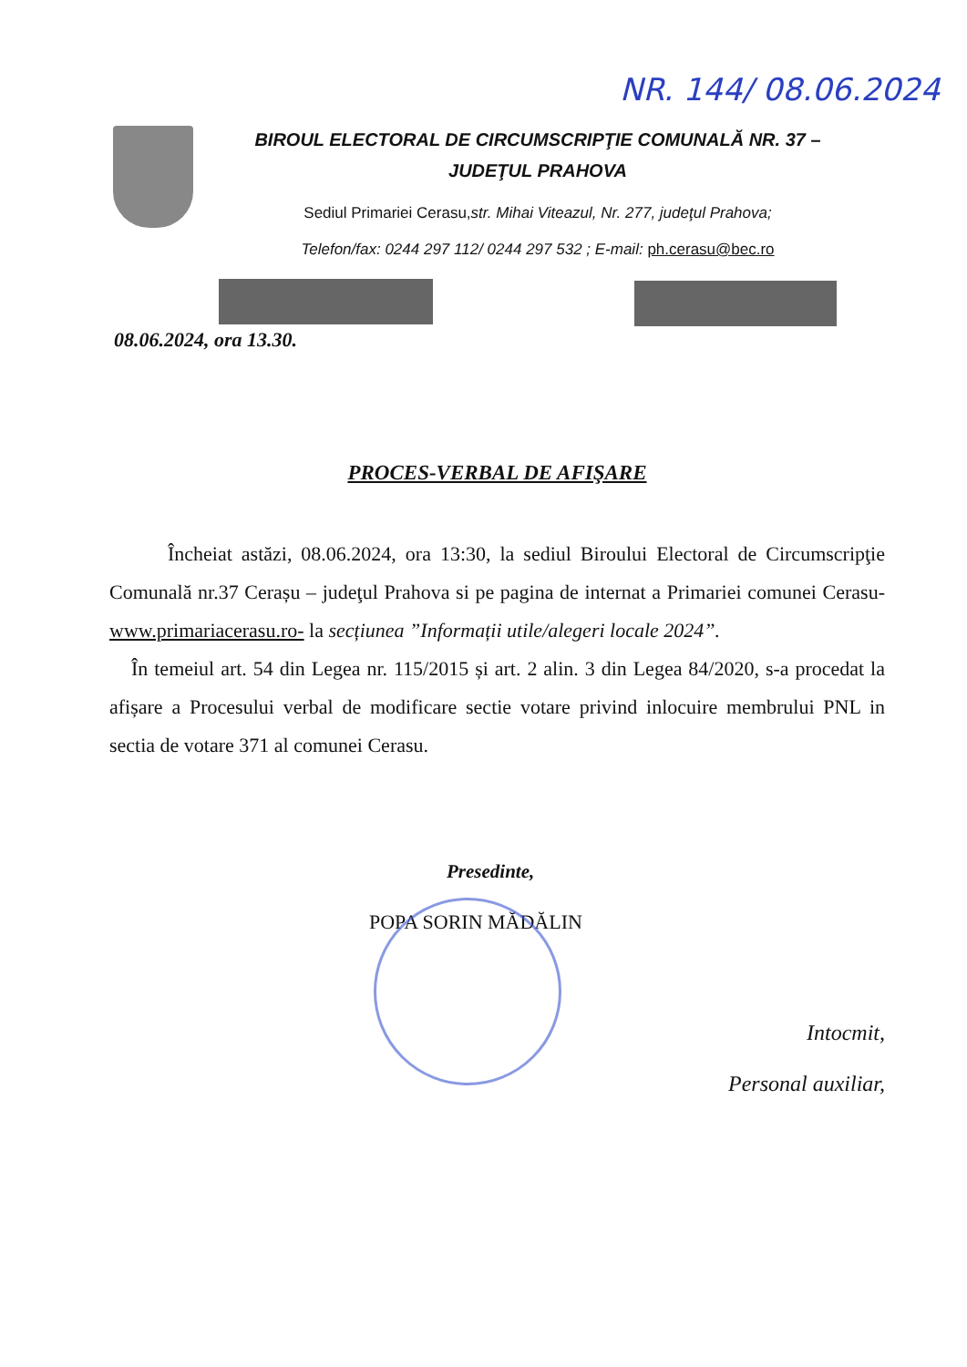NR. 144/ 08.06.2024
BIROUL ELECTORAL DE CIRCUMSCRIPŢIE COMUNALĂ NR. 37 –
JUDEŢUL PRAHOVA
Sediul Primariei Cerasu,str. Mihai Viteazul, Nr. 277, judeţul Prahova;
Telefon/fax: 0244 297 112/ 0244 297 532 ; E-mail: ph.cerasu@bec.ro
08.06.2024, ora 13.30.
PROCES-VERBAL DE AFIŞARE
Încheiat astăzi, 08.06.2024, ora 13:30, la sediul Biroului Electoral de Circumscripţie Comunală nr.37 Cerașu – judeţul Prahova si pe pagina de internat a Primariei comunei Cerasu- www.primariacerasu.ro- la secțiunea ”Informații utile/alegeri locale 2024”.
În temeiul art. 54 din Legea nr. 115/2015 și art. 2 alin. 3 din Legea 84/2020, s-a procedat la afișare a Procesului verbal de modificare sectie votare privind inlocuire membrului PNL in sectia de votare 371 al comunei Cerasu.
Presedinte,
POPA SORIN MĂDĂLIN
Intocmit,
Personal auxiliar,